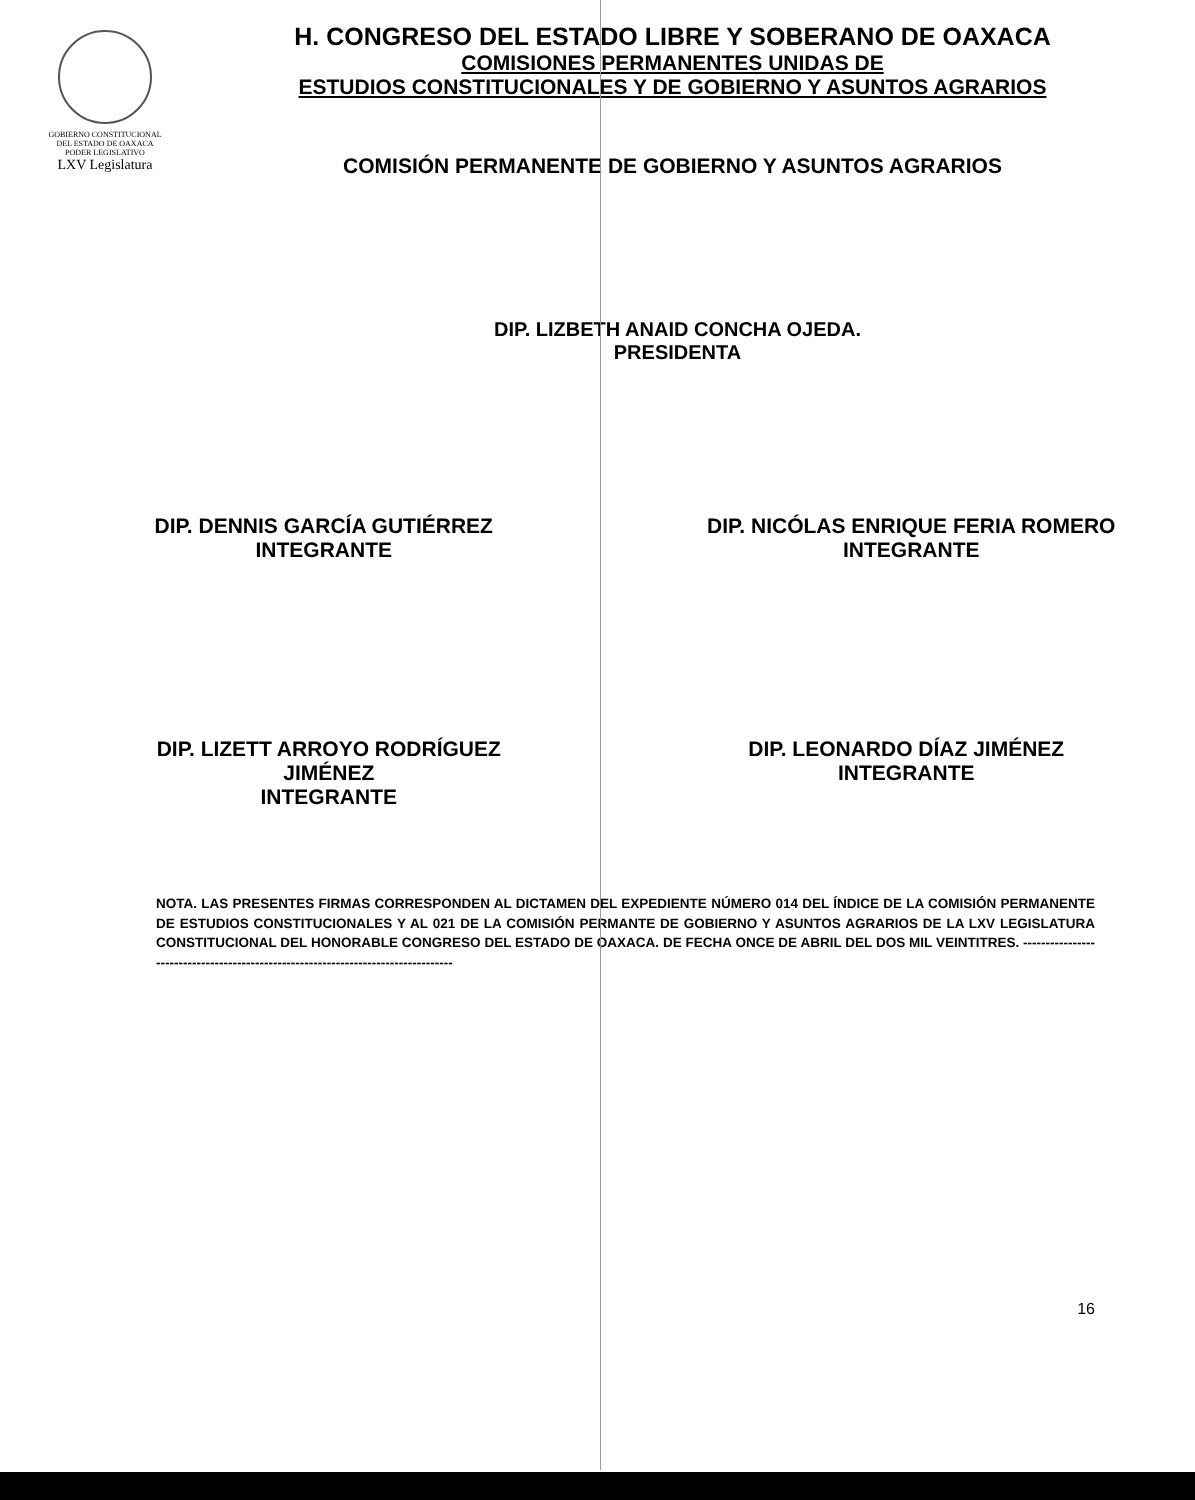GOBIERNO CONSTITUCIONAL
DEL ESTADO DE OAXACA
PODER LEGISLATIVO
LXV Legislatura
H. CONGRESO DEL ESTADO LIBRE Y SOBERANO DE OAXACA
COMISIONES PERMANENTES UNIDAS DE
ESTUDIOS CONSTITUCIONALES Y DE GOBIERNO Y ASUNTOS AGRARIOS
COMISIÓN PERMANENTE DE GOBIERNO Y ASUNTOS AGRARIOS
DIP. LIZBETH ANAID CONCHA OJEDA.
PRESIDENTA
DIP. DENNIS GARCÍA GUTIÉRREZ
INTEGRANTE
DIP. NICÓLAS ENRIQUE FERIA ROMERO
INTEGRANTE
DIP. LIZETT ARROYO RODRÍGUEZ
JIMÉNEZ
INTEGRANTE
DIP. LEONARDO DÍAZ JIMÉNEZ
INTEGRANTE
NOTA. LAS PRESENTES FIRMAS CORRESPONDEN AL DICTAMEN DEL EXPEDIENTE NÚMERO 014 DEL ÍNDICE DE LA COMISIÓN PERMANENTE DE ESTUDIOS CONSTITUCIONALES Y AL 021 DE LA COMISIÓN PERMANTE DE GOBIERNO Y ASUNTOS AGRARIOS DE LA LXV LEGISLATURA CONSTITUCIONAL DEL HONORABLE CONGRESO DEL ESTADO DE OAXACA. DE FECHA ONCE DE ABRIL DEL DOS MIL VEINTITRES. ----------------------------------------------------------------------------------
16